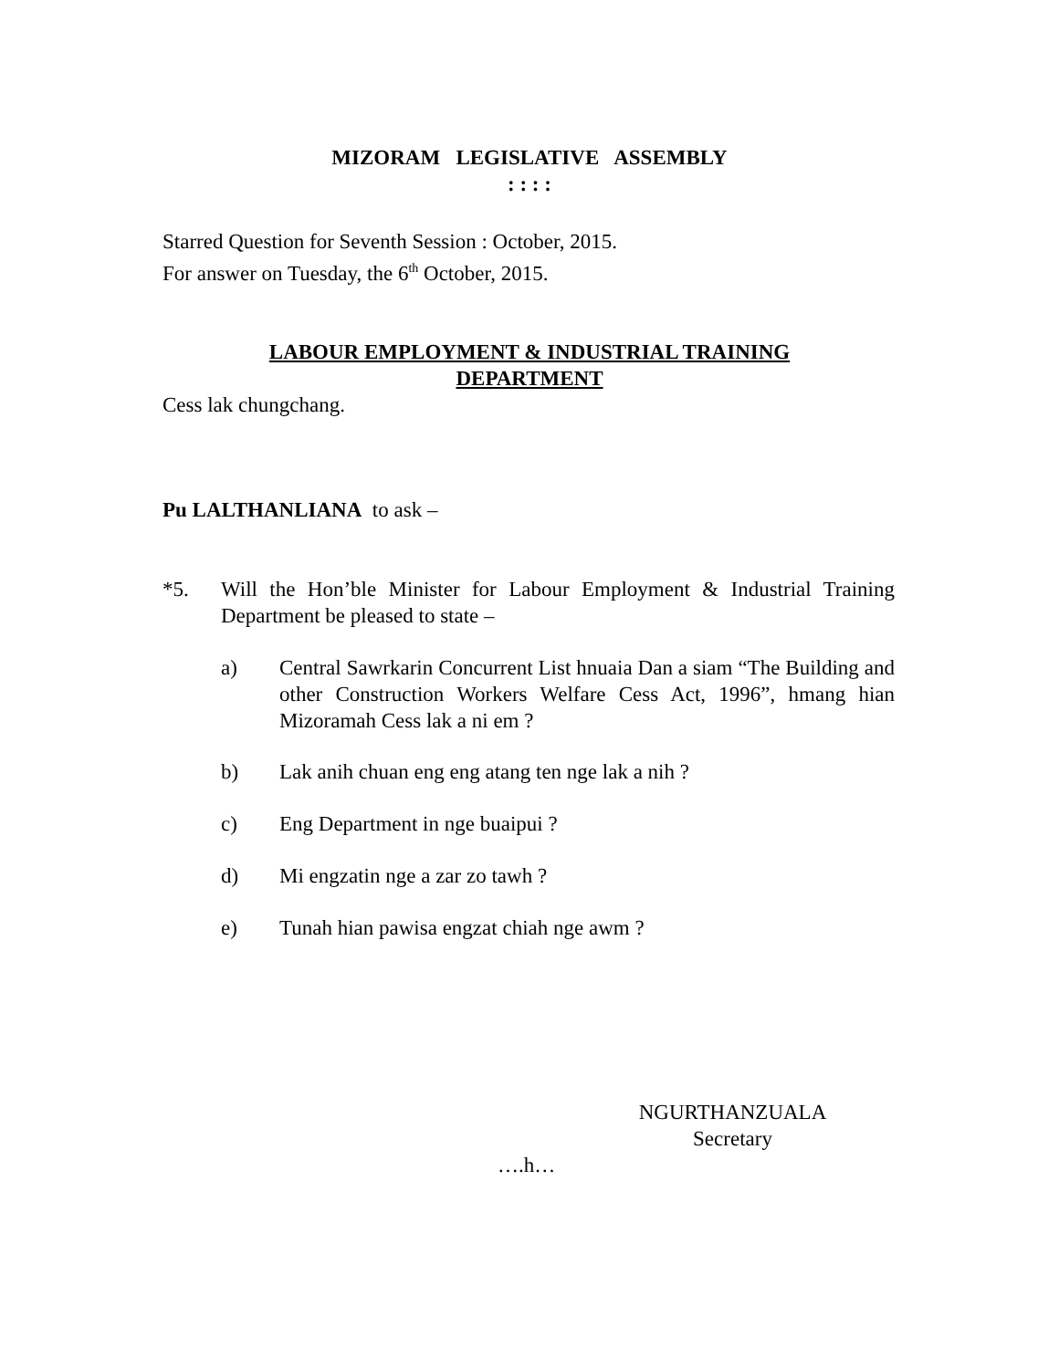MIZORAM LEGISLATIVE ASSEMBLY
: : : :
Starred Question for Seventh Session : October, 2015.
For answer on Tuesday, the 6<sup>th</sup> October, 2015.
LABOUR EMPLOYMENT & INDUSTRIAL TRAINING
DEPARTMENT
Cess lak chungchang.
Pu LALTHANLIANA to ask –
*5. Will the Hon’ble Minister for Labour Employment & Industrial Training Department be pleased to state –
a) Central Sawrkarin Concurrent List hnuaia Dan a siam “The Building and other Construction Workers Welfare Cess Act, 1996”, hmang hian Mizoramah Cess lak a ni em ?
b) Lak anih chuan eng eng atang ten nge lak a nih ?
c) Eng Department in nge buaipui ?
d) Mi engzatin nge a zar zo tawh ?
e) Tunah hian pawisa engzat chiah nge awm ?
NGURTHANZUALA
Secretary
….h…